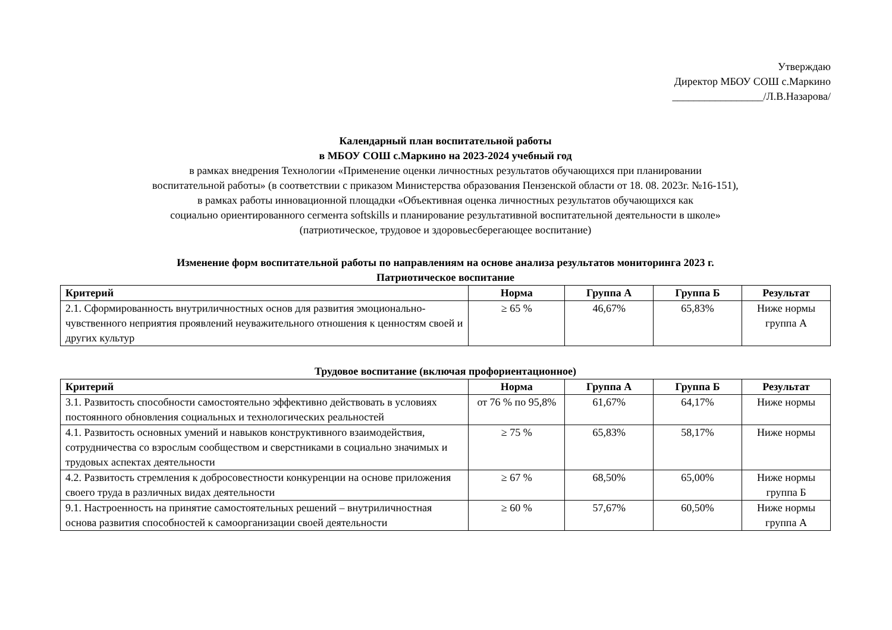Утверждаю
Директор МБОУ СОШ с.Маркино
_________________/Л.В.Назарова/
Календарный план воспитательной работы
в МБОУ СОШ с.Маркино на 2023-2024 учебный год
в рамках внедрения Технологии «Применение оценки личностных результатов обучающихся при планировании
воспитательной работы» (в соответствии с приказом Министерства образования Пензенской области от 18. 08. 2023г. №16-151),
в рамках работы инновационной площадки «Объективная оценка личностных результатов обучающихся как
социально ориентированного сегмента softskills и планирование результативной воспитательной деятельности в школе»
(патриотическое, трудовое и здоровьесберегающее воспитание)
Изменение форм воспитательной работы по направлениям на основе анализа результатов мониторинга 2023 г.
Патриотическое воспитание
| Критерий | Норма | Группа А | Группа Б | Результат |
| --- | --- | --- | --- | --- |
| 2.1. Сформированность внутриличностных основ для развития эмоционально-чувственного неприятия проявлений неуважительного отношения к ценностям своей и других культур | ≥ 65 % | 46,67% | 65,83% | Ниже нормы группа А |
Трудовое воспитание (включая профориентационное)
| Критерий | Норма | Группа А | Группа Б | Результат |
| --- | --- | --- | --- | --- |
| 3.1. Развитость способности самостоятельно эффективно действовать в условиях постоянного обновления социальных и технологических реальностей | от 76 % по 95,8% | 61,67% | 64,17% | Ниже нормы |
| 4.1. Развитость основных умений и навыков конструктивного взаимодействия, сотрудничества со взрослым сообществом и сверстниками в социально значимых и трудовых аспектах деятельности | ≥ 75 % | 65,83% | 58,17% | Ниже нормы |
| 4.2. Развитость стремления к добросовестности конкуренции на основе приложения своего труда в различных видах деятельности | ≥ 67 % | 68,50% | 65,00% | Ниже нормы группа Б |
| 9.1. Настроенность на принятие самостоятельных решений – внутриличностная основа развития способностей к самоорганизации своей деятельности | ≥ 60 % | 57,67% | 60,50% | Ниже нормы группа А |